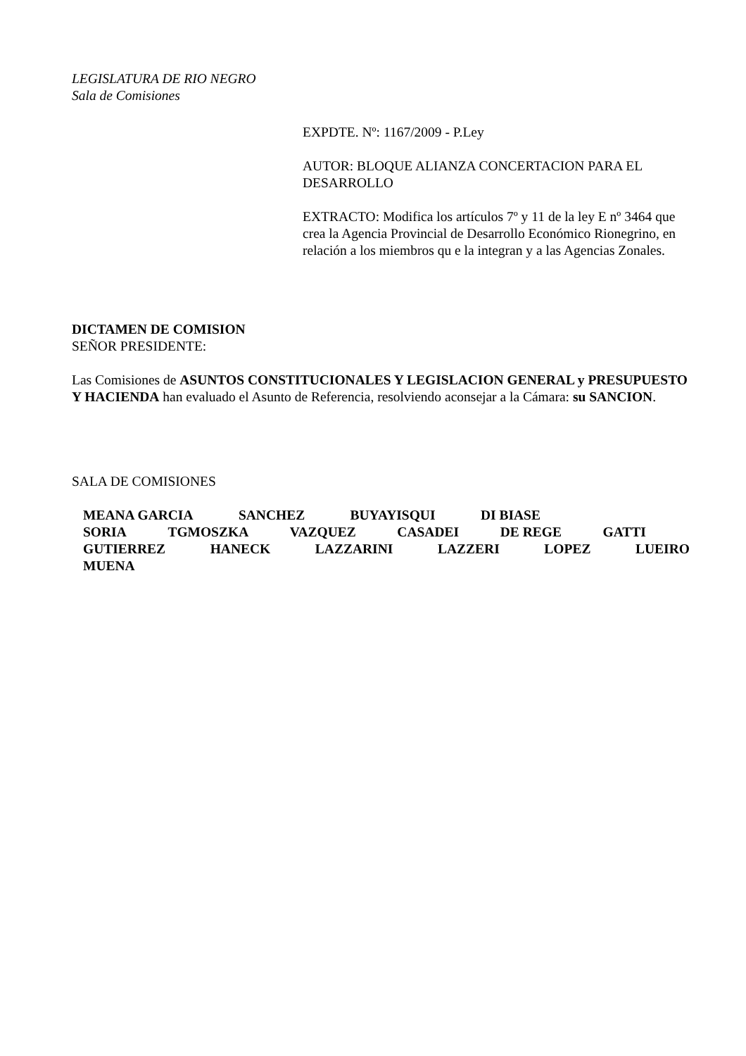LEGISLATURA DE RIO NEGRO
Sala de Comisiones
EXPDTE. Nº: 1167/2009 - P.Ley
AUTOR: BLOQUE ALIANZA CONCERTACION PARA EL DESARROLLO
EXTRACTO: Modifica los artículos 7º y 11 de la ley E nº 3464 que crea la Agencia Provincial de Desarrollo Económico Rionegrino, en relación a los miembros qu e la integran y a las Agencias Zonales.
DICTAMEN DE COMISION
SEÑOR PRESIDENTE:
Las Comisiones de ASUNTOS CONSTITUCIONALES Y LEGISLACION GENERAL y PRESUPUESTO Y HACIENDA han evaluado el Asunto de Referencia, resolviendo aconsejar a la Cámara: su SANCION.
SALA DE COMISIONES
MEANA GARCIA SANCHEZ BUYAYISQUI DI BIASE
SORIA TGMOSZKA VAZQUEZ CASADEI DE REGE GATTI
GUTIERREZ HANECK LAZZARINI LAZZERI LOPEZ LUEIRO
MUENA